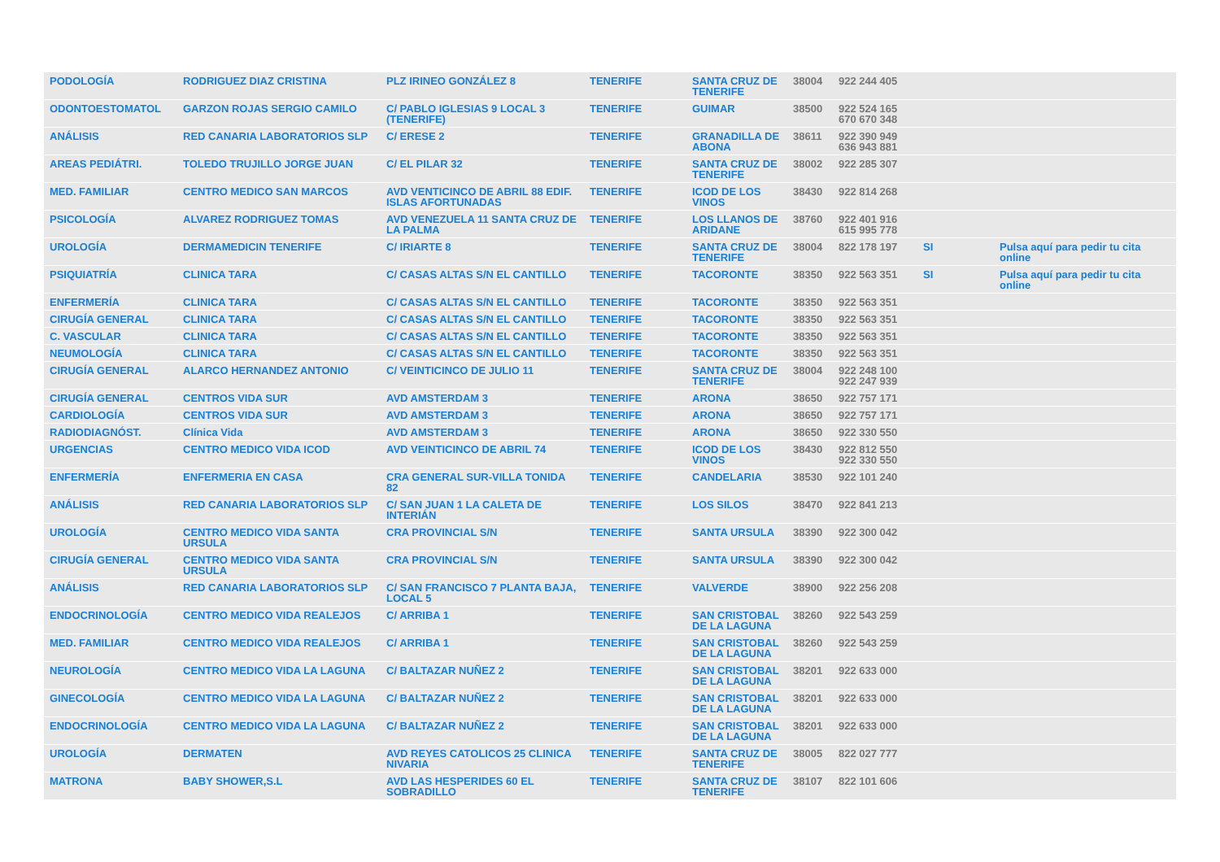| PODOLOGÍA | RODRIGUEZ DIAZ CRISTINA | PLZ IRINEO GONZÁLEZ 8 | TENERIFE | SANTA CRUZ DE TENERIFE | 38004 | 922 244 405 | | |
| ODONTOESTOMATOL | GARZON ROJAS SERGIO CAMILO | C/ PABLO IGLESIAS 9 LOCAL 3 (TENERIFE) | TENERIFE | GUIMAR | 38500 | 922 524 165 670 670 348 | | |
| ANÁLISIS | RED CANARIA LABORATORIOS SLP | C/ ERESE 2 | TENERIFE | GRANADILLA DE ABONA | 38611 | 922 390 949 636 943 881 | | |
| AREAS PEDIÁTRI. | TOLEDO TRUJILLO JORGE JUAN | C/ EL PILAR 32 | TENERIFE | SANTA CRUZ DE TENERIFE | 38002 | 922 285 307 | | |
| MED. FAMILIAR | CENTRO MEDICO SAN MARCOS | AVD VENTICINCO DE ABRIL 88 EDIF. ISLAS AFORTUNADAS | TENERIFE | ICOD DE LOS VINOS | 38430 | 922 814 268 | | |
| PSICOLOGÍA | ALVAREZ RODRIGUEZ TOMAS | AVD VENEZUELA 11 SANTA CRUZ DE LA PALMA | TENERIFE | LOS LLANOS DE ARIDANE | 38760 | 922 401 916 615 995 778 | | |
| UROLOGÍA | DERMAMEDICIN TENERIFE | C/ IRIARTE 8 | TENERIFE | SANTA CRUZ DE TENERIFE | 38004 | 822 178 197 | SI | Pulsa aquí para pedir tu cita online |
| PSIQUIATRÍA | CLINICA TARA | C/ CASAS ALTAS S/N EL CANTILLO | TENERIFE | TACORONTE | 38350 | 922 563 351 | SI | Pulsa aquí para pedir tu cita online |
| ENFERMERÍA | CLINICA TARA | C/ CASAS ALTAS S/N EL CANTILLO | TENERIFE | TACORONTE | 38350 | 922 563 351 | | |
| CIRUGÍA GENERAL | CLINICA TARA | C/ CASAS ALTAS S/N EL CANTILLO | TENERIFE | TACORONTE | 38350 | 922 563 351 | | |
| C. VASCULAR | CLINICA TARA | C/ CASAS ALTAS S/N EL CANTILLO | TENERIFE | TACORONTE | 38350 | 922 563 351 | | |
| NEUMOLOGÍA | CLINICA TARA | C/ CASAS ALTAS S/N EL CANTILLO | TENERIFE | TACORONTE | 38350 | 922 563 351 | | |
| CIRUGÍA GENERAL | ALARCO HERNANDEZ ANTONIO | C/ VEINTICINCO DE JULIO 11 | TENERIFE | SANTA CRUZ DE TENERIFE | 38004 | 922 248 100 922 247 939 | | |
| CIRUGÍA GENERAL | CENTROS VIDA SUR | AVD AMSTERDAM 3 | TENERIFE | ARONA | 38650 | 922 757 171 | | |
| CARDIOLOGÍA | CENTROS VIDA SUR | AVD AMSTERDAM 3 | TENERIFE | ARONA | 38650 | 922 757 171 | | |
| RADIODIAGNÓST. | Clínica Vida | AVD AMSTERDAM 3 | TENERIFE | ARONA | 38650 | 922 330 550 | | |
| URGENCIAS | CENTRO MEDICO VIDA ICOD | AVD VEINTICINCO DE ABRIL 74 | TENERIFE | ICOD DE LOS VINOS | 38430 | 922 812 550 922 330 550 | | |
| ENFERMERÍA | ENFERMERIA EN CASA | CRA GENERAL SUR-VILLA TONIDA 82 | TENERIFE | CANDELARIA | 38530 | 922 101 240 | | |
| ANÁLISIS | RED CANARIA LABORATORIOS SLP | C/ SAN JUAN 1 LA CALETA DE INTERIÁN | TENERIFE | LOS SILOS | 38470 | 922 841 213 | | |
| UROLOGÍA | CENTRO MEDICO VIDA SANTA URSULA | CRA PROVINCIAL S/N | TENERIFE | SANTA URSULA | 38390 | 922 300 042 | | |
| CIRUGÍA GENERAL | CENTRO MEDICO VIDA SANTA URSULA | CRA PROVINCIAL S/N | TENERIFE | SANTA URSULA | 38390 | 922 300 042 | | |
| ANÁLISIS | RED CANARIA LABORATORIOS SLP | C/ SAN FRANCISCO 7 PLANTA BAJA, LOCAL 5 | TENERIFE | VALVERDE | 38900 | 922 256 208 | | |
| ENDOCRINOLOGÍA | CENTRO MEDICO VIDA REALEJOS | C/ ARRIBA 1 | TENERIFE | SAN CRISTOBAL DE LA LAGUNA | 38260 | 922 543 259 | | |
| MED. FAMILIAR | CENTRO MEDICO VIDA REALEJOS | C/ ARRIBA 1 | TENERIFE | SAN CRISTOBAL DE LA LAGUNA | 38260 | 922 543 259 | | |
| NEUROLOGÍA | CENTRO MEDICO VIDA LA LAGUNA | C/ BALTAZAR NUÑEZ 2 | TENERIFE | SAN CRISTOBAL DE LA LAGUNA | 38201 | 922 633 000 | | |
| GINECOLOGÍA | CENTRO MEDICO VIDA LA LAGUNA | C/ BALTAZAR NUÑEZ 2 | TENERIFE | SAN CRISTOBAL DE LA LAGUNA | 38201 | 922 633 000 | | |
| ENDOCRINOLOGÍA | CENTRO MEDICO VIDA LA LAGUNA | C/ BALTAZAR NUÑEZ 2 | TENERIFE | SAN CRISTOBAL DE LA LAGUNA | 38201 | 922 633 000 | | |
| UROLOGÍA | DERMATEN | AVD REYES CATOLICOS 25 CLINICA NIVARIA | TENERIFE | SANTA CRUZ DE TENERIFE | 38005 | 822 027 777 | | |
| MATRONA | BABY SHOWER,S.L | AVD LAS HESPERIDES 60 EL SOBRADILLO | TENERIFE | SANTA CRUZ DE TENERIFE | 38107 | 822 101 606 | | |